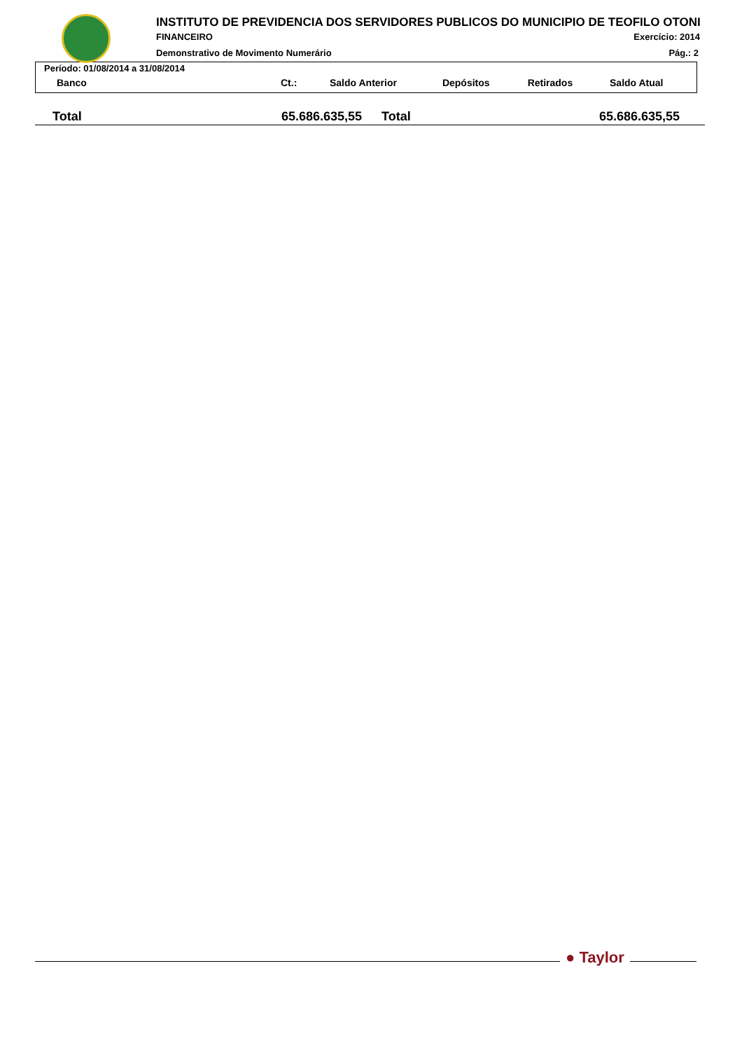INSTITUTO DE PREVIDENCIA DOS SERVIDORES PUBLICOS DO MUNICIPIO DE TEOFILO OTONI
FINANCEIRO Exercício: 2014
Demonstrativo de Movimento Numerário
Pág.: 2
Período: 01/08/2014 a 31/08/2014
| Banco | Ct.: | Saldo Anterior | Depósitos | Retirados | Saldo Atual |
| --- | --- | --- | --- | --- | --- |
| Total | 65.686.635,55 | Total | 65.686.635,55 |
● Taylor